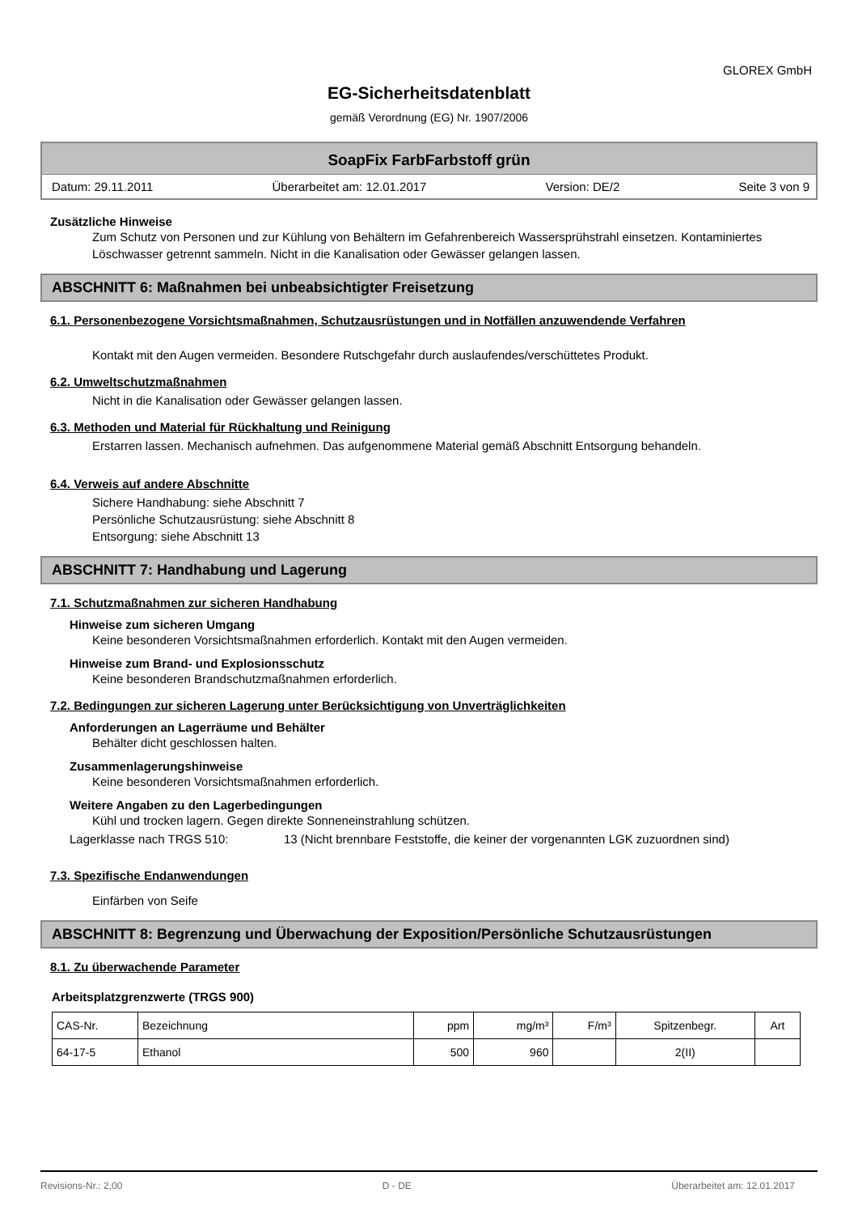GLOREX GmbH
EG-Sicherheitsdatenblatt
gemäß Verordnung (EG) Nr. 1907/2006
SoapFix FarbFarbstoff grün
Datum: 29.11.2011 Überarbeitet am: 12.01.2017 Version: DE/2 Seite 3 von 9
Zusätzliche Hinweise
Zum Schutz von Personen und zur Kühlung von Behältern im Gefahrenbereich Wassersprühstrahl einsetzen. Kontaminiertes Löschwasser getrennt sammeln. Nicht in die Kanalisation oder Gewässer gelangen lassen.
ABSCHNITT 6: Maßnahmen bei unbeabsichtigter Freisetzung
6.1. Personenbezogene Vorsichtsmaßnahmen, Schutzausrüstungen und in Notfällen anzuwendende Verfahren
Kontakt mit den Augen vermeiden. Besondere Rutschgefahr durch auslaufendes/verschüttetes Produkt.
6.2. Umweltschutzmaßnahmen
Nicht in die Kanalisation oder Gewässer gelangen lassen.
6.3. Methoden und Material für Rückhaltung und Reinigung
Erstarren lassen. Mechanisch aufnehmen. Das aufgenommene Material gemäß Abschnitt Entsorgung behandeln.
6.4. Verweis auf andere Abschnitte
Sichere Handhabung: siehe Abschnitt 7
Persönliche Schutzausrüstung: siehe Abschnitt 8
Entsorgung: siehe Abschnitt 13
ABSCHNITT 7: Handhabung und Lagerung
7.1. Schutzmaßnahmen zur sicheren Handhabung
Hinweise zum sicheren Umgang
Keine besonderen Vorsichtsmaßnahmen erforderlich. Kontakt mit den Augen vermeiden.
Hinweise zum Brand- und Explosionsschutz
Keine besonderen Brandschutzmaßnahmen erforderlich.
7.2. Bedingungen zur sicheren Lagerung unter Berücksichtigung von Unverträglichkeiten
Anforderungen an Lagerräume und Behälter
Behälter dicht geschlossen halten.
Zusammenlagerungshinweise
Keine besonderen Vorsichtsmaßnahmen erforderlich.
Weitere Angaben zu den Lagerbedingungen
Kühl und trocken lagern. Gegen direkte Sonneneinstrahlung schützen.
Lagerklasse nach TRGS 510: 13 (Nicht brennbare Feststoffe, die keiner der vorgenannten LGK zuzuordnen sind)
7.3. Spezifische Endanwendungen
Einfärben von Seife
ABSCHNITT 8: Begrenzung und Überwachung der Exposition/Persönliche Schutzausrüstungen
8.1. Zu überwachende Parameter
Arbeitsplatzgrenzwerte (TRGS 900)
| CAS-Nr. | Bezeichnung | ppm | mg/m³ | F/m³ | Spitzenbegr. | Art |
| --- | --- | --- | --- | --- | --- | --- |
| 64-17-5 | Ethanol | 500 | 960 | | 2(II) | |
Revisions-Nr.: 2,00 D - DE Überarbeitet am: 12.01.2017